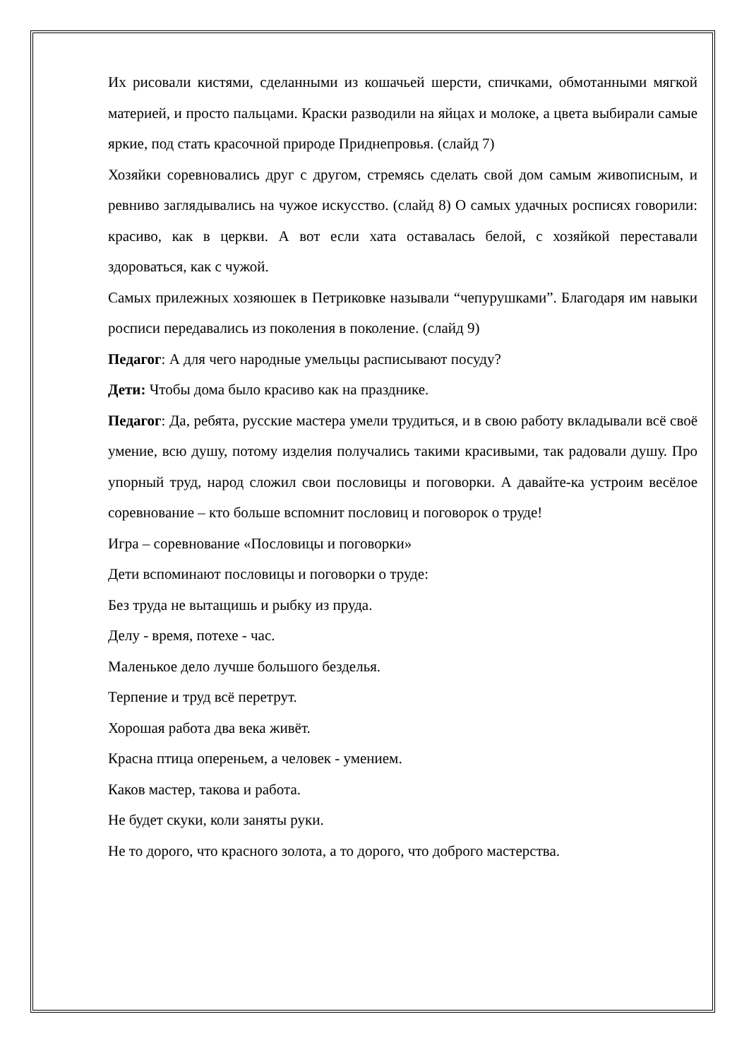Их рисовали кистями, сделанными из кошачьей шерсти, спичками, обмотанными мягкой материей, и просто пальцами. Краски разводили на яйцах и молоке, а цвета выбирали самые яркие, под стать красочной природе Приднепровья. (слайд 7)
Хозяйки соревновались друг с другом, стремясь сделать свой дом самым живописным, и ревниво заглядывались на чужое искусство. (слайд 8) О самых удачных росписях говорили: красиво, как в церкви. А вот если хата оставалась белой, с хозяйкой переставали здороваться, как с чужой.
Самых прилежных хозяюшек в Петриковке называли “чепурушками”. Благодаря им навыки росписи передавались из поколения в поколение. (слайд 9)
Педагог: А для чего народные умельцы расписывают посуду?
Дети: Чтобы дома было красиво как на празднике.
Педагог: Да, ребята, русские мастера умели трудиться, и в свою работу вкладывали всё своё умение, всю душу, потому изделия получались такими красивыми, так радовали душу. Про упорный труд, народ сложил свои пословицы и поговорки. А давайте-ка устроим весёлое соревнование – кто больше вспомнит пословиц и поговорок о труде!
Игра – соревнование «Пословицы и поговорки»
Дети вспоминают пословицы и поговорки о труде:
Без труда не вытащишь и рыбку из пруда.
Делу - время, потехе - час.
Маленькое дело лучше большого безделья.
Терпение и труд всё перетрут.
Хорошая работа два века живёт.
Красна птица опереньем, а человек - умением.
Каков мастер, такова и работа.
Не будет скуки, коли заняты руки.
Не то дорого, что красного золота, а то дорого, что доброго мастерства.